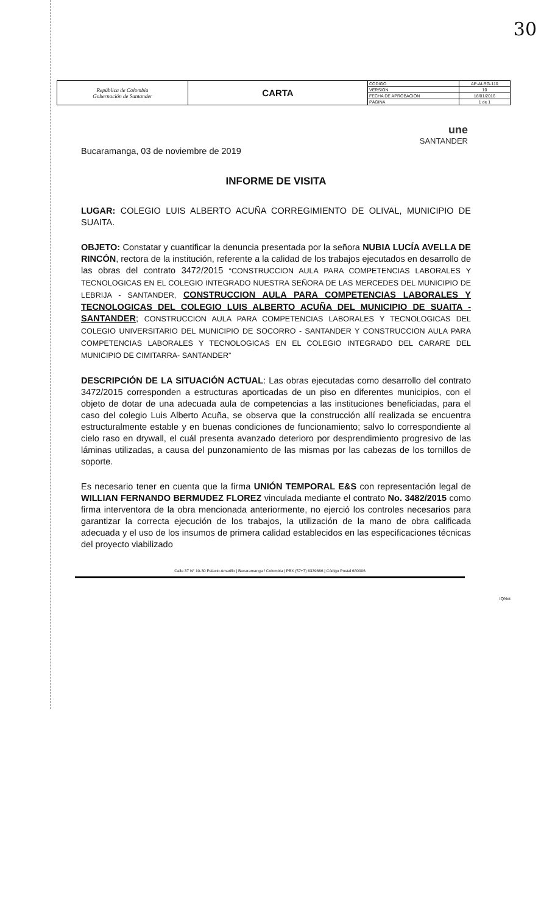30
| República de Colombia Gobernación de Santander | CARTA | CÓDIGO | AP-AI-RG-110 |
| | | VERSIÓN | 10 |
| | | FECHA DE APROBACIÓN | 18/01/2016 |
| | | PÁGINA | 1 de 1 |
une
SANTANDER
Bucaramanga, 03 de noviembre de 2019
INFORME DE VISITA
LUGAR: COLEGIO LUIS ALBERTO ACUÑA CORREGIMIENTO DE OLIVAL, MUNICIPIO DE SUAITA.
OBJETO: Constatar y cuantificar la denuncia presentada por la señora NUBIA LUCÍA AVELLA DE RINCÓN, rectora de la institución, referente a la calidad de los trabajos ejecutados en desarrollo de las obras del contrato 3472/2015 “CONSTRUCCION AULA PARA COMPETENCIAS LABORALES Y TECNOLOGICAS EN EL COLEGIO INTEGRADO NUESTRA SEÑORA DE LAS MERCEDES DEL MUNICIPIO DE LEBRIJA - SANTANDER, CONSTRUCCION AULA PARA COMPETENCIAS LABORALES Y TECNOLOGICAS DEL COLEGIO LUIS ALBERTO ACUÑA DEL MUNICIPIO DE SUAITA - SANTANDER; CONSTRUCCION AULA PARA COMPETENCIAS LABORALES Y TECNOLOGICAS DEL COLEGIO UNIVERSITARIO DEL MUNICIPIO DE SOCORRO - SANTANDER Y CONSTRUCCION AULA PARA COMPETENCIAS LABORALES Y TECNOLOGICAS EN EL COLEGIO INTEGRADO DEL CARARE DEL MUNICIPIO DE CIMITARRA- SANTANDER”
DESCRIPCIÓN DE LA SITUACIÓN ACTUAL: Las obras ejecutadas como desarrollo del contrato 3472/2015 corresponden a estructuras aporticadas de un piso en diferentes municipios, con el objeto de dotar de una adecuada aula de competencias a las instituciones beneficiadas, para el caso del colegio Luis Alberto Acuña, se observa que la construcción allí realizada se encuentra estructuralmente estable y en buenas condiciones de funcionamiento; salvo lo correspondiente al cielo raso en drywall, el cuál presenta avanzado deterioro por desprendimiento progresivo de las láminas utilizadas, a causa del punzonamiento de las mismas por las cabezas de los tornillos de soporte.
Es necesario tener en cuenta que la firma UNIÓN TEMPORAL E&S con representación legal de WILLIAN FERNANDO BERMUDEZ FLOREZ vinculada mediante el contrato No. 3482/2015 como firma interventora de la obra mencionada anteriormente, no ejerció los controles necesarios para garantizar la correcta ejecución de los trabajos, la utilización de la mano de obra calificada adecuada y el uso de los insumos de primera calidad establecidos en las especificaciones técnicas del proyecto viabilizado
Calle 37 N° 10-30 Palacio Amarillo | Bucaramanga / Colombia | PBX (57+7) 6339666 | Código Postal 680006
IQNet